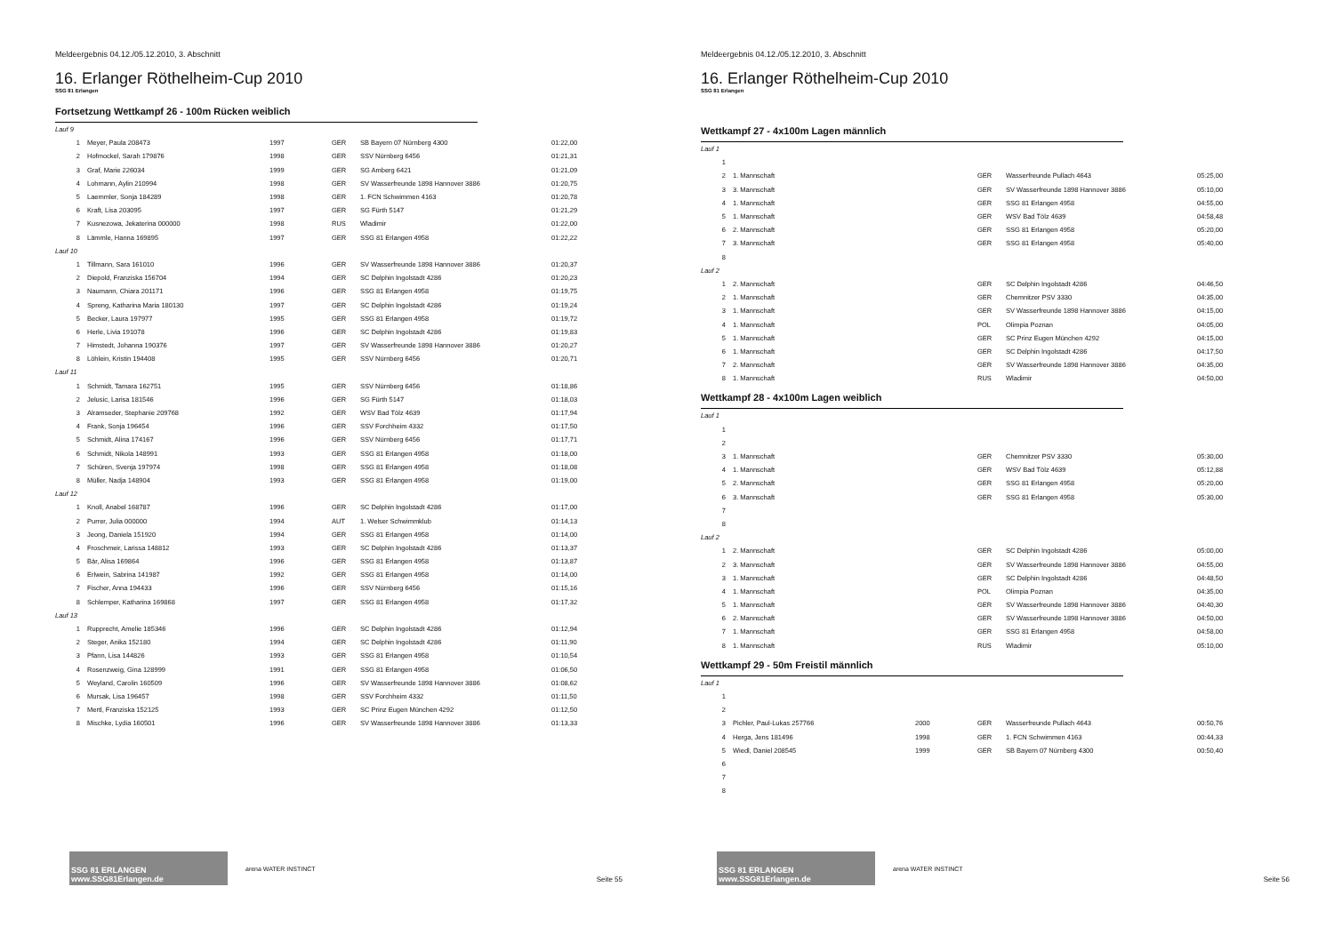Meldeergebnis 04.12./05.12.2010, 3. Abschnitt
16. Erlanger Röthelheim-Cup 2010
SSG 81 Erlangen
Fortsetzung Wettkampf 26 - 100m Rücken weiblich
| Lauf 9 | | | | | |
| 1 | Meyer, Paula 208473 | 1997 | GER | SB Bayern 07 Nürnberg 4300 | 01:22,00 |
| 2 | Hofmockel, Sarah 179876 | 1998 | GER | SSV Nürnberg 6456 | 01:21,31 |
| 3 | Graf, Marie 226034 | 1999 | GER | SG Amberg 6421 | 01:21,09 |
| 4 | Lohmann, Aylin 210994 | 1998 | GER | SV Wasserfreunde 1898 Hannover 3886 | 01:20,75 |
| 5 | Laemmler, Sonja 184289 | 1998 | GER | 1. FCN Schwimmen 4163 | 01:20,78 |
| 6 | Kraft, Lisa 203095 | 1997 | GER | SG Fürth 5147 | 01:21,29 |
| 7 | Kusnezowa, Jekaterina 000000 | 1998 | RUS | Wladimir | 01:22,00 |
| 8 | Lämmle, Hanna 169895 | 1997 | GER | SSG 81 Erlangen 4958 | 01:22,22 |
| Lauf 10 | | | | | |
| 1 | Tillmann, Sara 161010 | 1996 | GER | SV Wasserfreunde 1898 Hannover 3886 | 01:20,37 |
| 2 | Diepold, Franziska 156704 | 1994 | GER | SC Delphin Ingolstadt 4286 | 01:20,23 |
| 3 | Naumann, Chiara 201171 | 1996 | GER | SSG 81 Erlangen 4958 | 01:19,75 |
| 4 | Spreng, Katharina Maria 180130 | 1997 | GER | SC Delphin Ingolstadt 4286 | 01:19,24 |
| 5 | Becker, Laura 197977 | 1995 | GER | SSG 81 Erlangen 4958 | 01:19,72 |
| 6 | Herle, Livia 191078 | 1996 | GER | SC Delphin Ingolstadt 4286 | 01:19,83 |
| 7 | Himstedt, Johanna 190376 | 1997 | GER | SV Wasserfreunde 1898 Hannover 3886 | 01:20,27 |
| 8 | Löhlein, Kristin 194408 | 1995 | GER | SSV Nürnberg 6456 | 01:20,71 |
| Lauf 11 | | | | | |
| 1 | Schmidt, Tamara 162751 | 1995 | GER | SSV Nürnberg 6456 | 01:18,86 |
| 2 | Jelusic, Larisa 181546 | 1996 | GER | SG Fürth 5147 | 01:18,03 |
| 3 | Alramseder, Stephanie 209768 | 1992 | GER | WSV Bad Tölz 4639 | 01:17,94 |
| 4 | Frank, Sonja 196454 | 1996 | GER | SSV Forchheim 4332 | 01:17,50 |
| 5 | Schmidt, Alina 174167 | 1996 | GER | SSV Nürnberg 6456 | 01:17,71 |
| 6 | Schmidt, Nikola 148991 | 1993 | GER | SSG 81 Erlangen 4958 | 01:18,00 |
| 7 | Schüren, Svenja 197974 | 1998 | GER | SSG 81 Erlangen 4958 | 01:18,08 |
| 8 | Müller, Nadja 148904 | 1993 | GER | SSG 81 Erlangen 4958 | 01:19,00 |
| Lauf 12 | | | | | |
| 1 | Knoll, Anabel 168787 | 1996 | GER | SC Delphin Ingolstadt 4286 | 01:17,00 |
| 2 | Purrer, Julia 000000 | 1994 | AUT | 1. Welser Schwimmklub | 01:14,13 |
| 3 | Jeong, Daniela 151920 | 1994 | GER | SSG 81 Erlangen 4958 | 01:14,00 |
| 4 | Froschmeir, Larissa 148812 | 1993 | GER | SC Delphin Ingolstadt 4286 | 01:13,37 |
| 5 | Bär, Alisa 169864 | 1996 | GER | SSG 81 Erlangen 4958 | 01:13,87 |
| 6 | Erlwein, Sabrina 141987 | 1992 | GER | SSG 81 Erlangen 4958 | 01:14,00 |
| 7 | Fischer, Anna 194433 | 1996 | GER | SSV Nürnberg 6456 | 01:15,16 |
| 8 | Schlemper, Katharina 169868 | 1997 | GER | SSG 81 Erlangen 4958 | 01:17,32 |
| Lauf 13 | | | | | |
| 1 | Rupprecht, Amelie 185346 | 1996 | GER | SC Delphin Ingolstadt 4286 | 01:12,94 |
| 2 | Steger, Anika 152180 | 1994 | GER | SC Delphin Ingolstadt 4286 | 01:11,90 |
| 3 | Pfann, Lisa 144826 | 1993 | GER | SSG 81 Erlangen 4958 | 01:10,54 |
| 4 | Rosenzweig, Gina 128999 | 1991 | GER | SSG 81 Erlangen 4958 | 01:06,50 |
| 5 | Weyland, Carolin 160509 | 1996 | GER | SV Wasserfreunde 1898 Hannover 3886 | 01:08,62 |
| 6 | Mursak, Lisa 196457 | 1998 | GER | SSV Forchheim 4332 | 01:11,50 |
| 7 | Mertl, Franziska 152125 | 1993 | GER | SC Prinz Eugen München 4292 | 01:12,50 |
| 8 | Mischke, Lydia 160501 | 1996 | GER | SV Wasserfreunde 1898 Hannover 3886 | 01:13,33 |
SSG 81 ERLANGEN www.SSG81Erlangen.de
arena WATER INSTINCT
Seite 55
Meldeergebnis 04.12./05.12.2010, 3. Abschnitt
16. Erlanger Röthelheim-Cup 2010
SSG 81 Erlangen
Wettkampf 27 - 4x100m Lagen männlich
| Lauf 1 | | | | | |
| 1 | | | | | |
| 2 | 1. Mannschaft | | GER | Wasserfreunde Pullach 4643 | 05:25,00 |
| 3 | 3. Mannschaft | | GER | SV Wasserfreunde 1898 Hannover 3886 | 05:10,00 |
| 4 | 1. Mannschaft | | GER | SSG 81 Erlangen 4958 | 04:55,00 |
| 5 | 1. Mannschaft | | GER | WSV Bad Tölz 4639 | 04:58,48 |
| 6 | 2. Mannschaft | | GER | SSG 81 Erlangen 4958 | 05:20,00 |
| 7 | 3. Mannschaft | | GER | SSG 81 Erlangen 4958 | 05:40,00 |
| 8 | | | | | |
| Lauf 2 | | | | | |
| 1 | 2. Mannschaft | | GER | SC Delphin Ingolstadt 4286 | 04:46,50 |
| 2 | 1. Mannschaft | | GER | Chemnitzer PSV 3330 | 04:35,00 |
| 3 | 1. Mannschaft | | GER | SV Wasserfreunde 1898 Hannover 3886 | 04:15,00 |
| 4 | 1. Mannschaft | | POL | Olimpia Poznan | 04:05,00 |
| 5 | 1. Mannschaft | | GER | SC Prinz Eugen München 4292 | 04:15,00 |
| 6 | 1. Mannschaft | | GER | SC Delphin Ingolstadt 4286 | 04:17,50 |
| 7 | 2. Mannschaft | | GER | SV Wasserfreunde 1898 Hannover 3886 | 04:35,00 |
| 8 | 1. Mannschaft | | RUS | Wladimir | 04:50,00 |
Wettkampf 28 - 4x100m Lagen weiblich
| Lauf 1 | | | | | |
| 1 | | | | | |
| 2 | | | | | |
| 3 | 1. Mannschaft | | GER | Chemnitzer PSV 3330 | 05:30,00 |
| 4 | 1. Mannschaft | | GER | WSV Bad Tölz 4639 | 05:12,88 |
| 5 | 2. Mannschaft | | GER | SSG 81 Erlangen 4958 | 05:20,00 |
| 6 | 3. Mannschaft | | GER | SSG 81 Erlangen 4958 | 05:30,00 |
| 7 | | | | | |
| 8 | | | | | |
| Lauf 2 | | | | | |
| 1 | 2. Mannschaft | | GER | SC Delphin Ingolstadt 4286 | 05:00,00 |
| 2 | 3. Mannschaft | | GER | SV Wasserfreunde 1898 Hannover 3886 | 04:55,00 |
| 3 | 1. Mannschaft | | GER | SC Delphin Ingolstadt 4286 | 04:48,50 |
| 4 | 1. Mannschaft | | POL | Olimpia Poznan | 04:35,00 |
| 5 | 1. Mannschaft | | GER | SV Wasserfreunde 1898 Hannover 3886 | 04:40,30 |
| 6 | 2. Mannschaft | | GER | SV Wasserfreunde 1898 Hannover 3886 | 04:50,00 |
| 7 | 1. Mannschaft | | GER | SSG 81 Erlangen 4958 | 04:58,00 |
| 8 | 1. Mannschaft | | RUS | Wladimir | 05:10,00 |
Wettkampf 29 - 50m Freistil männlich
| Lauf 1 | | | | | |
| 1 | | | | | |
| 2 | | | | | |
| 3 | Pichler, Paul-Lukas 257766 | 2000 | GER | Wasserfreunde Pullach 4643 | 00:50,76 |
| 4 | Herga, Jens 181496 | 1998 | GER | 1. FCN Schwimmen 4163 | 00:44,33 |
| 5 | Wiedl, Daniel 208545 | 1999 | GER | SB Bayern 07 Nürnberg 4300 | 00:50,40 |
| 6 | | | | | |
| 7 | | | | | |
| 8 | | | | | |
SSG 81 ERLANGEN www.SSG81Erlangen.de
arena WATER INSTINCT
Seite 56